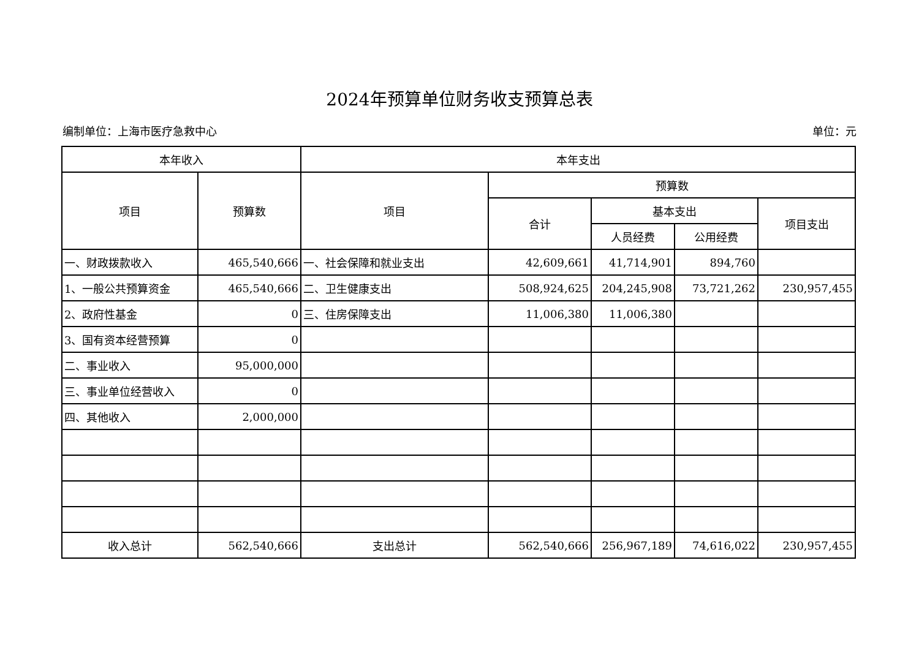2024年预算单位财务收支预算总表
编制单位：上海市医疗急救中心 单位：元
| 本年收入 | | 本年支出 | | | | |
| --- | --- | --- | --- | --- | --- | --- |
| 项目 | 预算数 | 项目 | 预算数 | | | |
| | | | 合计 | 基本支出 | | 项目支出 |
| | | | | 人员经费 | 公用经费 | |
| 一、财政拨款收入 | 465,540,666 | 一、社会保障和就业支出 | 42,609,661 | 41,714,901 | 894,760 | |
| 1、一般公共预算资金 | 465,540,666 | 二、卫生健康支出 | 508,924,625 | 204,245,908 | 73,721,262 | 230,957,455 |
| 2、政府性基金 | 0 | 三、住房保障支出 | 11,006,380 | 11,006,380 | | |
| 3、国有资本经营预算 | 0 | | | | | |
| 二、事业收入 | 95,000,000 | | | | | |
| 三、事业单位经营收入 | 0 | | | | | |
| 四、其他收入 | 2,000,000 | | | | | |
| 收入总计 | 562,540,666 | 支出总计 | 562,540,666 | 256,967,189 | 74,616,022 | 230,957,455 |